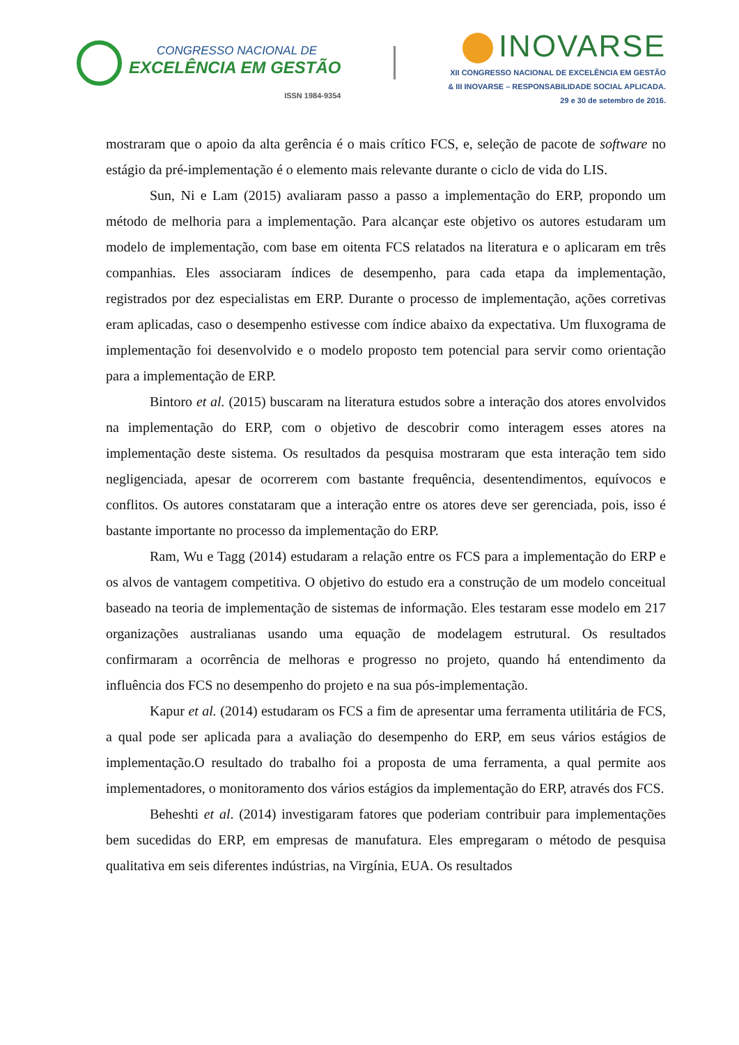CONGRESSO NACIONAL DE
EXCELÊNCIA EM GESTÃO
ISSN 1984-9354
INOVARSE
XII CONGRESSO NACIONAL DE EXCELÊNCIA EM GESTÃO
& III INOVARSE – RESPONSABILIDADE SOCIAL APLICADA.
29 e 30 de setembro de 2016.
mostraram que o apoio da alta gerência é o mais crítico FCS, e, seleção de pacote de software no estágio da pré-implementação é o elemento mais relevante durante o ciclo de vida do LIS.
Sun, Ni e Lam (2015) avaliaram passo a passo a implementação do ERP, propondo um método de melhoria para a implementação. Para alcançar este objetivo os autores estudaram um modelo de implementação, com base em oitenta FCS relatados na literatura e o aplicaram em três companhias. Eles associaram índices de desempenho, para cada etapa da implementação, registrados por dez especialistas em ERP. Durante o processo de implementação, ações corretivas eram aplicadas, caso o desempenho estivesse com índice abaixo da expectativa. Um fluxograma de implementação foi desenvolvido e o modelo proposto tem potencial para servir como orientação para a implementação de ERP.
Bintoro et al. (2015) buscaram na literatura estudos sobre a interação dos atores envolvidos na implementação do ERP, com o objetivo de descobrir como interagem esses atores na implementação deste sistema. Os resultados da pesquisa mostraram que esta interação tem sido negligenciada, apesar de ocorrerem com bastante frequência, desentendimentos, equívocos e conflitos. Os autores constataram que a interação entre os atores deve ser gerenciada, pois, isso é bastante importante no processo da implementação do ERP.
Ram, Wu e Tagg (2014) estudaram a relação entre os FCS para a implementação do ERP e os alvos de vantagem competitiva. O objetivo do estudo era a construção de um modelo conceitual baseado na teoria de implementação de sistemas de informação. Eles testaram esse modelo em 217 organizações australianas usando uma equação de modelagem estrutural. Os resultados confirmaram a ocorrência de melhoras e progresso no projeto, quando há entendimento da influência dos FCS no desempenho do projeto e na sua pós-implementação.
Kapur et al. (2014) estudaram os FCS a fim de apresentar uma ferramenta utilitária de FCS, a qual pode ser aplicada para a avaliação do desempenho do ERP, em seus vários estágios de implementação.O resultado do trabalho foi a proposta de uma ferramenta, a qual permite aos implementadores, o monitoramento dos vários estágios da implementação do ERP, através dos FCS.
Beheshti et al. (2014) investigaram fatores que poderiam contribuir para implementações bem sucedidas do ERP, em empresas de manufatura. Eles empregaram o método de pesquisa qualitativa em seis diferentes indústrias, na Virgínia, EUA. Os resultados